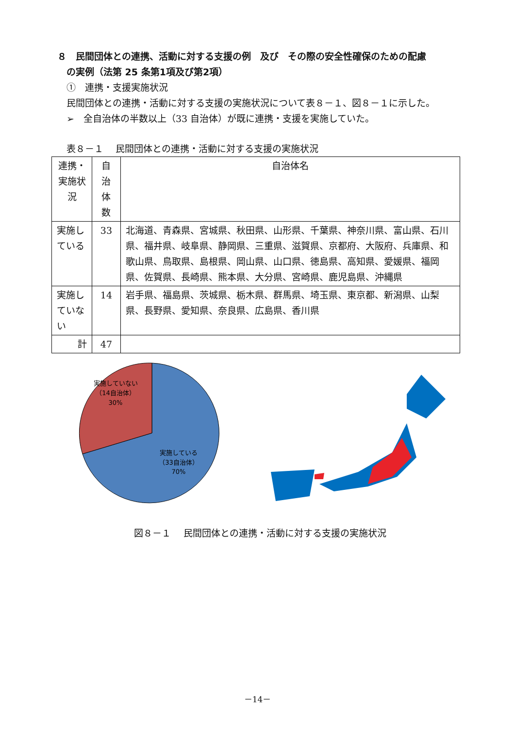８　民間団体との連携、活動に対する支援の例　及び　その際の安全性確保のための配慮
　の実例（法第 25 条第1項及び第2項）
　①　連携・支援実施状況
　民間団体との連携・活動に対する支援の実施状況について表８－１、図８－１に示した。
　➢　全自治体の半数以上（33 自治体）が既に連携・支援を実施していた。
　表８－１　 民間団体との連携・活動に対する支援の実施状況
| 連携・実施状況 | 自治体数 | 自治体名 |
| --- | --- | --- |
| 実施している | 33 | 北海道、青森県、宮城県、秋田県、山形県、千葉県、神奈川県、富山県、石川県、福井県、岐阜県、静岡県、三重県、滋賀県、京都府、大阪府、兵庫県、和歌山県、鳥取県、島根県、岡山県、山口県、徳島県、高知県、愛媛県、福岡県、佐賀県、長崎県、熊本県、大分県、宮崎県、鹿児島県、沖縄県 |
| 実施していない | 14 | 岩手県、福島県、茨城県、栃木県、群馬県、埼玉県、東京都、新潟県、山梨県、長野県、愛知県、奈良県、広島県、香川県 |
| 計 | 47 | |
実施していない
（14自治体）
30%
実施している
（33自治体）
70%
図８－１　 民間団体との連携・活動に対する支援の実施状況
－14－